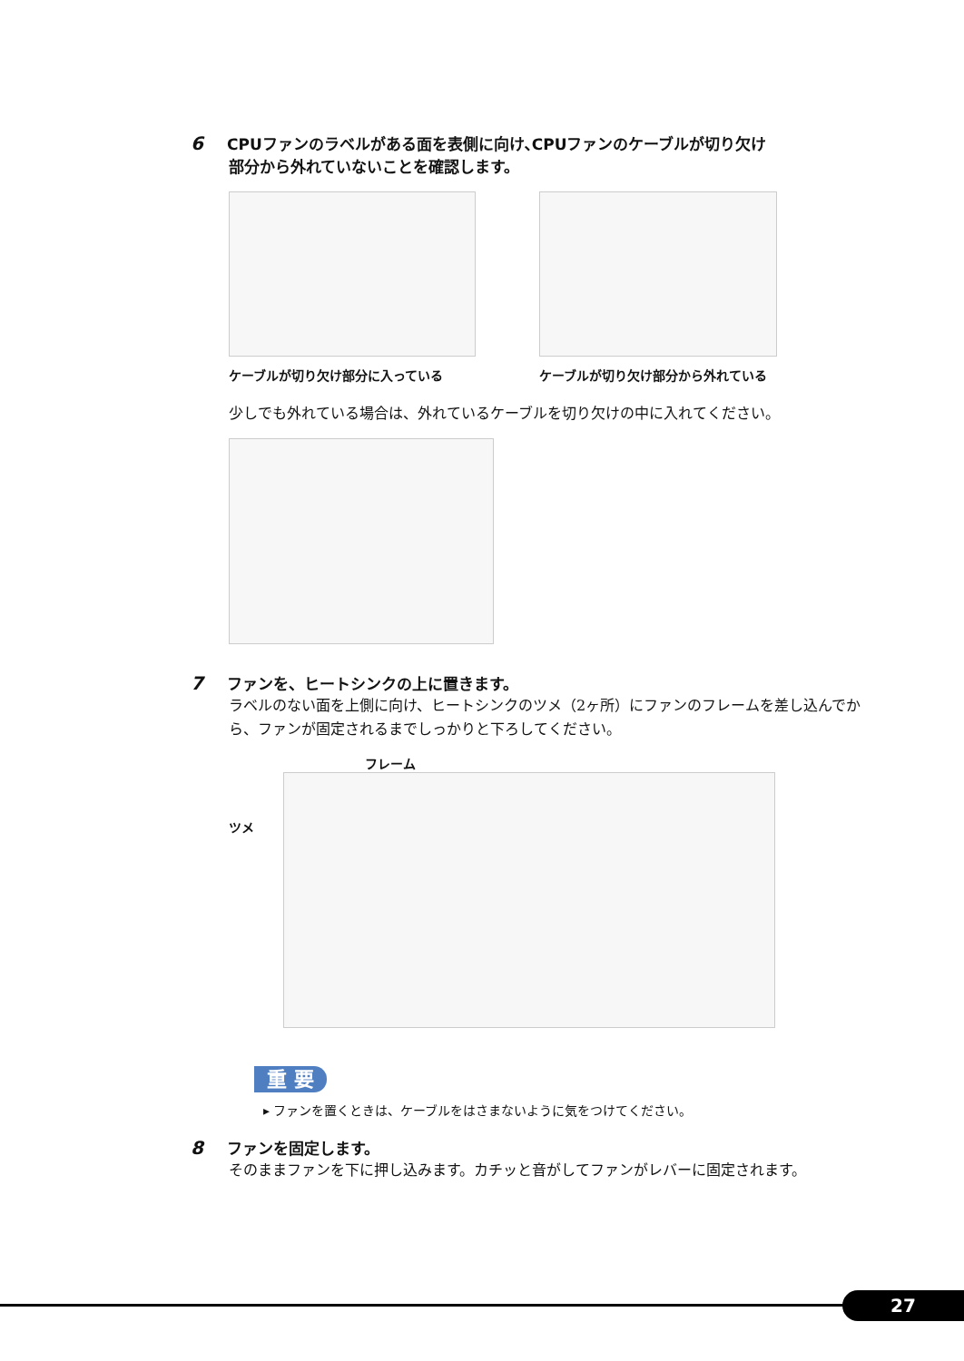6 CPUファンのラベルがある面を表側に向け､CPUファンのケーブルが切り欠け
部分から外れていないことを確認します。
ケーブルが切り欠け部分に入っている ケーブルが切り欠け部分から外れている
少しでも外れている場合は、外れているケーブルを切り欠けの中に入れてください。
7 ファンを、ヒートシンクの上に置きます。
ラベルのない面を上側に向け、ヒートシンクのツメ（2ヶ所）にファンのフレームを差し込んでから、ファンが固定されるまでしっかりと下ろしてください。
フレーム
ツメ
重 要
▸ ファンを置くときは、ケーブルをはさまないように気をつけてください。
8 ファンを固定します。
そのままファンを下に押し込みます。カチッと音がしてファンがレバーに固定されます。
27